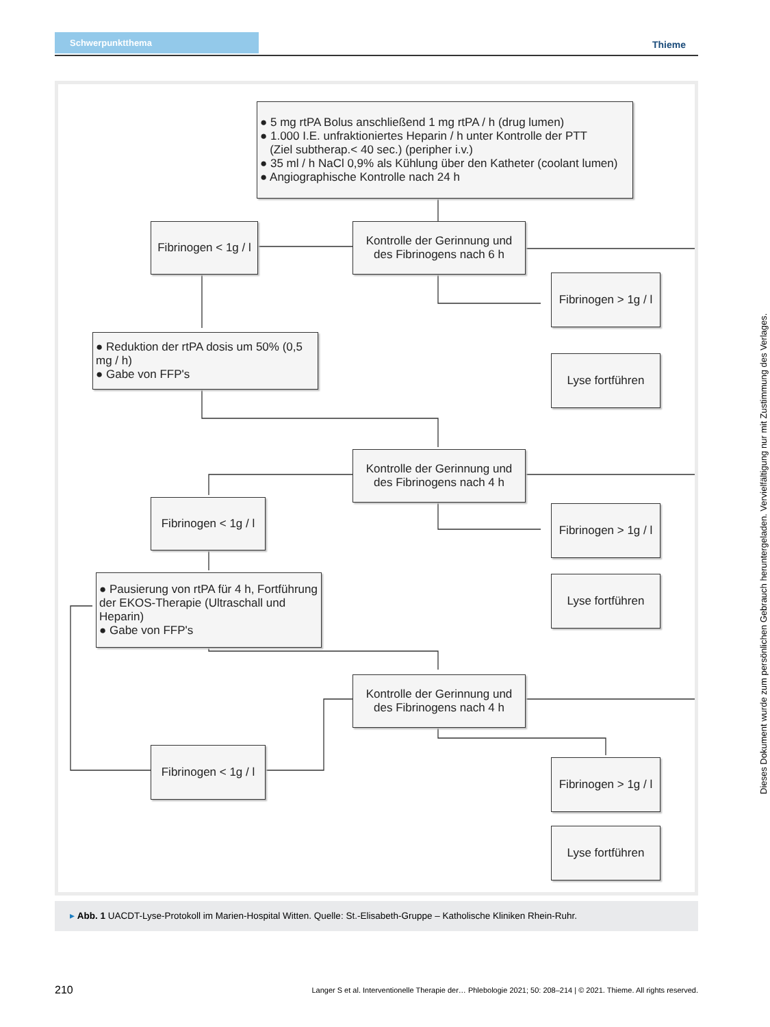Schwerpunktthema Thieme
● 5 mg rtPA Bolus anschließend 1 mg rtPA / h (drug lumen)
● 1.000 I.E. unfraktioniertes Heparin / h unter Kontrolle der PTT
(Ziel subtherap.< 40 sec.) (peripher i.v.)
● 35 ml / h NaCl 0,9% als Kühlung über den Katheter (coolant lumen)
● Angiographische Kontrolle nach 24 h
Fibrinogen < 1g / l
Kontrolle der Gerinnung und des Fibrinogens nach 6 h
Fibrinogen > 1g / l
Lyse fortführen
● Reduktion der rtPA dosis um 50% (0,5 mg / h)
● Gabe von FFP's
Kontrolle der Gerinnung und des Fibrinogens nach 4 h
Fibrinogen < 1g / l
Fibrinogen > 1g / l
Lyse fortführen
● Pausierung von rtPA für 4 h, Fortführung der EKOS-Therapie (Ultraschall und Heparin)
● Gabe von FFP's
Kontrolle der Gerinnung und des Fibrinogens nach 4 h
Fibrinogen < 1g / l
Fibrinogen > 1g / l
Lyse fortführen
▸ Abb. 1 UACDT-Lyse-Protokoll im Marien-Hospital Witten. Quelle: St.-Elisabeth-Gruppe – Katholische Kliniken Rhein-Ruhr.
Dieses Dokument wurde zum persönlichen Gebrauch heruntergeladen. Vervielfältigung nur mit Zustimmung des Verlages.
210
Langer S et al. Interventionelle Therapie der… Phlebologie 2021; 50: 208–214 | © 2021. Thieme. All rights reserved.